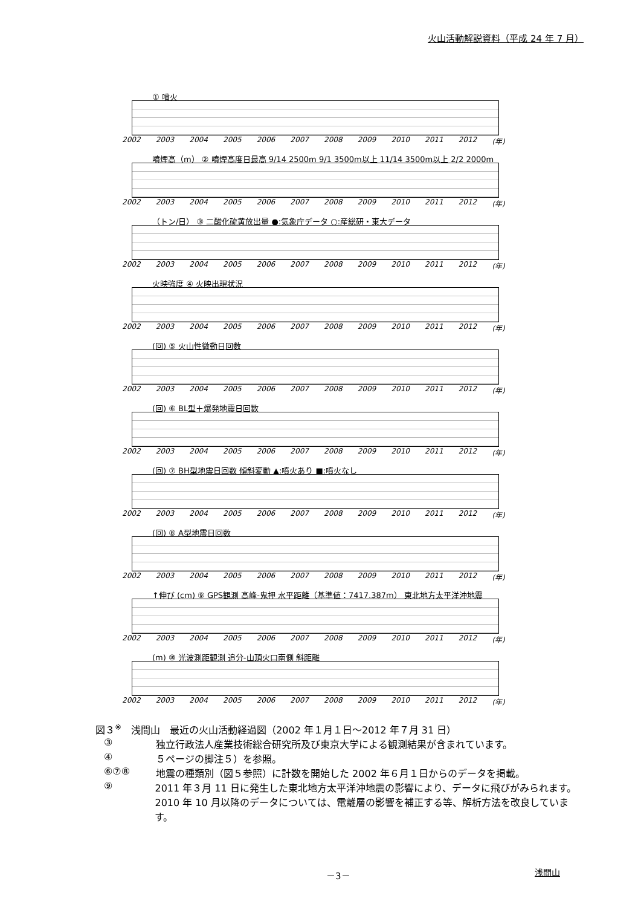火山活動解説資料（平成 24 年 7 月）
① 噴火
2002 2003 2004 2005 2006 2007 2008 2009 2010 2011 2012 (年)
噴煙高（m） ② 噴煙高度日最高 9/14 2500m 9/1 3500m以上 11/14 3500m以上 2/2 2000m
2002 2003 2004 2005 2006 2007 2008 2009 2010 2011 2012 (年)
（トン/日） ③ 二酸化硫黄放出量 ●:気象庁データ ○:産総研・東大データ
2002 2003 2004 2005 2006 2007 2008 2009 2010 2011 2012 (年)
火映強度 ④ 火映出現状況
2002 2003 2004 2005 2006 2007 2008 2009 2010 2011 2012 (年)
(回) ⑤ 火山性微動日回数
2002 2003 2004 2005 2006 2007 2008 2009 2010 2011 2012 (年)
(回) ⑥ BL型＋爆発地震日回数
2002 2003 2004 2005 2006 2007 2008 2009 2010 2011 2012 (年)
(回) ⑦ BH型地震日回数 傾斜変動 ▲:噴火あり ■:噴火なし
2002 2003 2004 2005 2006 2007 2008 2009 2010 2011 2012 (年)
(回) ⑧ A型地震日回数
2002 2003 2004 2005 2006 2007 2008 2009 2010 2011 2012 (年)
↑伸び (cm) ⑨ GPS観測 高峰-鬼押 水平距離（基準値：7417.387m） 東北地方太平洋沖地震
2002 2003 2004 2005 2006 2007 2008 2009 2010 2011 2012 (年)
(m) ⑩ 光波測距観測 追分-山頂火口南側 斜距離
2002 2003 2004 2005 2006 2007 2008 2009 2010 2011 2012 (年)
図３<sup>※</sup>　浅間山　最近の火山活動経過図（2002 年１月１日～2012 年７月 31 日）
③ 独立行政法人産業技術総合研究所及び東京大学による観測結果が含まれています。
④ ５ページの脚注５）を参照。
⑥⑦⑧ 地震の種類別（図５参照）に計数を開始した 2002 年６月１日からのデータを掲載。
⑨ 2011 年３月 11 日に発生した東北地方太平洋沖地震の影響により、データに飛びがみられます。
2010 年 10 月以降のデータについては、電離層の影響を補正する等、解析方法を改良しています。
－3－ 浅間山